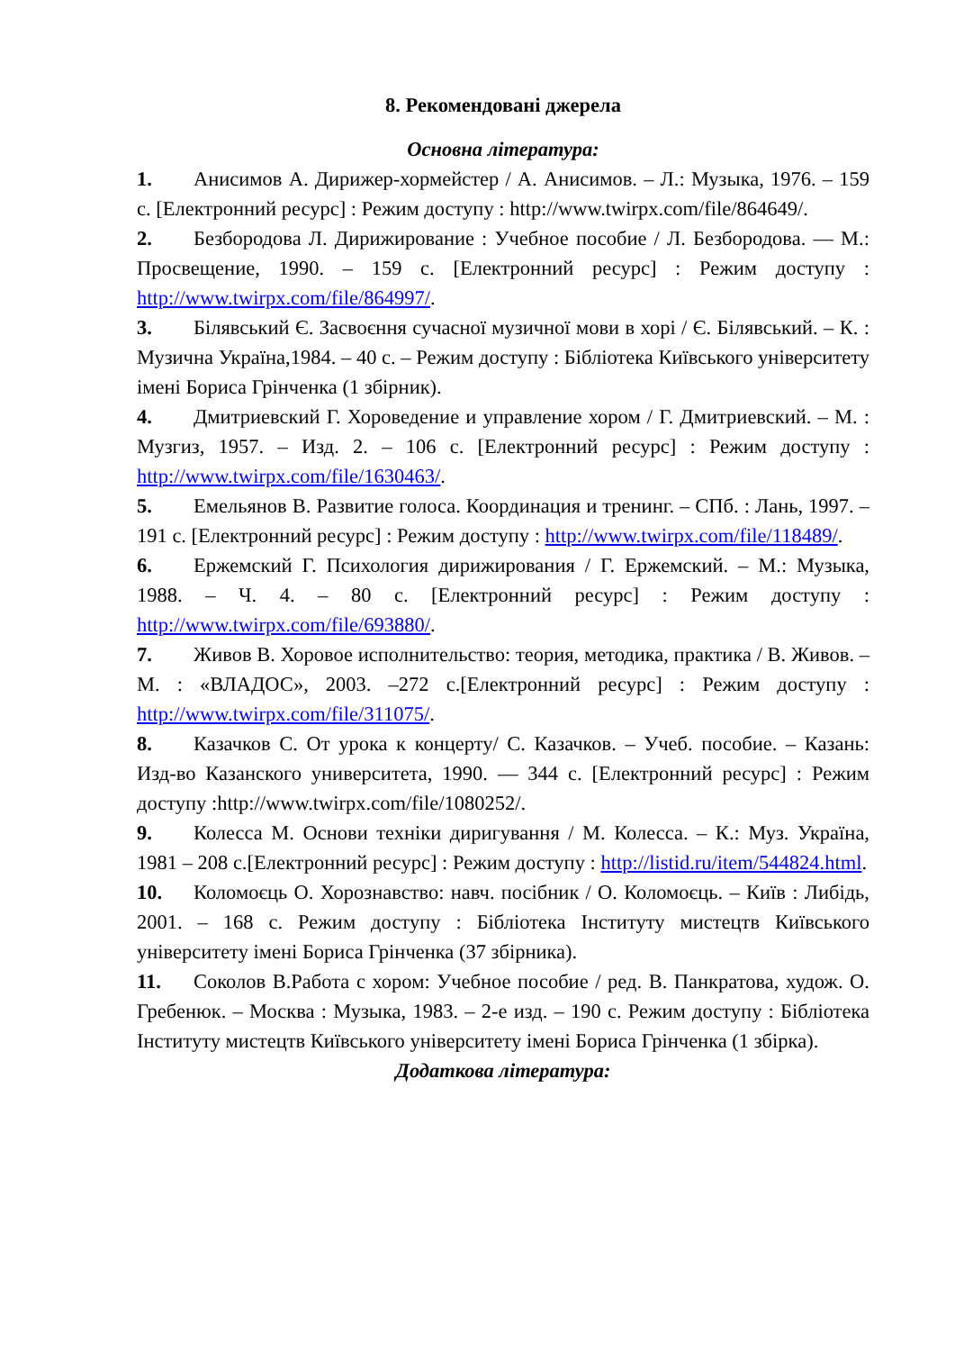8. Рекомендовані джерела
Основна література:
1. Анисимов А. Дирижер-хормейстер / А. Анисимов. – Л.: Музыка, 1976. – 159 с. [Електронний ресурс] : Режим доступу : http://www.twirpx.com/file/864649/.
2. Безбородова Л. Дирижирование : Учебное пособие / Л. Безбородова. — М.: Просвещение, 1990. – 159 с. [Електронний ресурс] : Режим доступу : http://www.twirpx.com/file/864997/.
3. Білявський Є. Засвоєння сучасної музичної мови в хорі / Є. Білявський. – К. : Музична Україна,1984. – 40 с. – Режим доступу : Бібліотека Київського університету імені Бориса Грінченка (1 збірник).
4. Дмитриевский Г. Хороведение и управление хором / Г. Дмитриевский. – М. : Музгиз, 1957. – Изд. 2. – 106 с. [Електронний ресурс] : Режим доступу : http://www.twirpx.com/file/1630463/.
5. Емельянов В. Развитие голоса. Координация и тренинг. – СПб. : Лань, 1997. – 191 с. [Електронний ресурс] : Режим доступу : http://www.twirpx.com/file/118489/.
6. Ержемский Г. Психология дирижирования / Г. Ержемский. – М.: Музыка, 1988. – Ч. 4. – 80 с. [Електронний ресурс] : Режим доступу : http://www.twirpx.com/file/693880/.
7. Живов В. Хоровое исполнительство: теория, методика, практика / В. Живов. – М. : «ВЛАДОС», 2003. –272 с.[Електронний ресурс] : Режим доступу : http://www.twirpx.com/file/311075/.
8. Казачков С. От урока к концерту/ С. Казачков. – Учеб. пособие. – Казань: Изд-во Казанского университета, 1990. — 344 с. [Електронний ресурс] : Режим доступу :http://www.twirpx.com/file/1080252/.
9. Колесса М. Основи техніки диригування / М. Колесса. – К.: Муз. Україна, 1981 – 208 с.[Електронний ресурс] : Режим доступу : http://listid.ru/item/544824.html.
10. Коломоєць О. Хорознавство: навч. посібник / О. Коломоєць. – Київ : Либідь, 2001. – 168 с. Режим доступу : Бібліотека Інституту мистецтв Київського університету імені Бориса Грінченка (37 збірника).
11. Соколов В.Работа с хором: Учебное пособие / ред. В. Панкратова, худож. О. Гребенюк. – Москва : Музыка, 1983. – 2-е изд. – 190 с. Режим доступу : Бібліотека Інституту мистецтв Київського університету імені Бориса Грінченка (1 збірка).
Додаткова література: